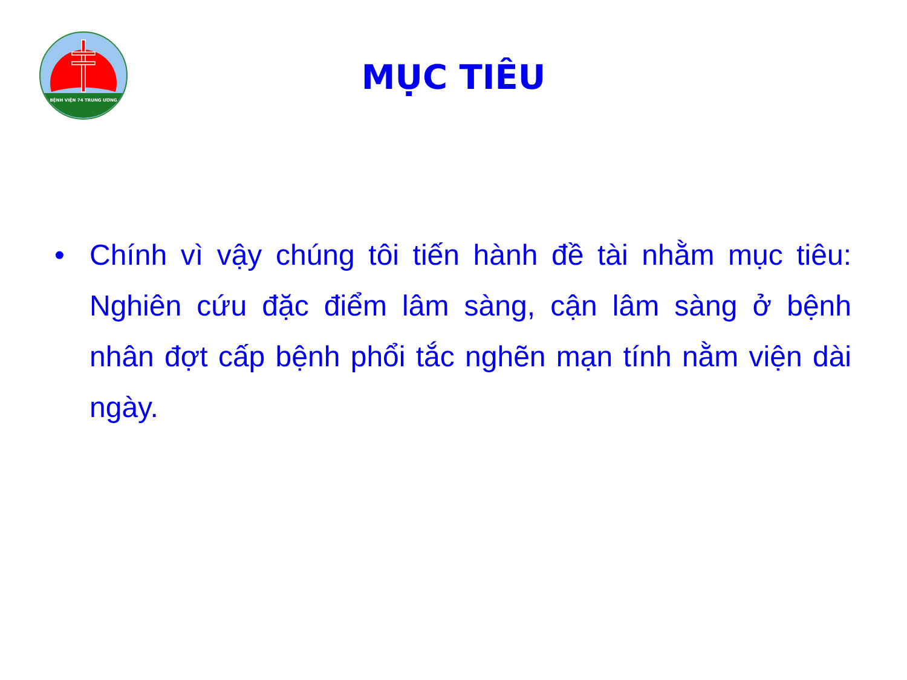BỆNH VIỆN 74 TRUNG ƯƠNG
MỤC TIÊU
• Chính vì vậy chúng tôi tiến hành đề tài nhằm mục tiêu: Nghiên cứu đặc điểm lâm sàng, cận lâm sàng ở bệnh nhân đợt cấp bệnh phổi tắc nghẽn mạn tính nằm viện dài ngày.